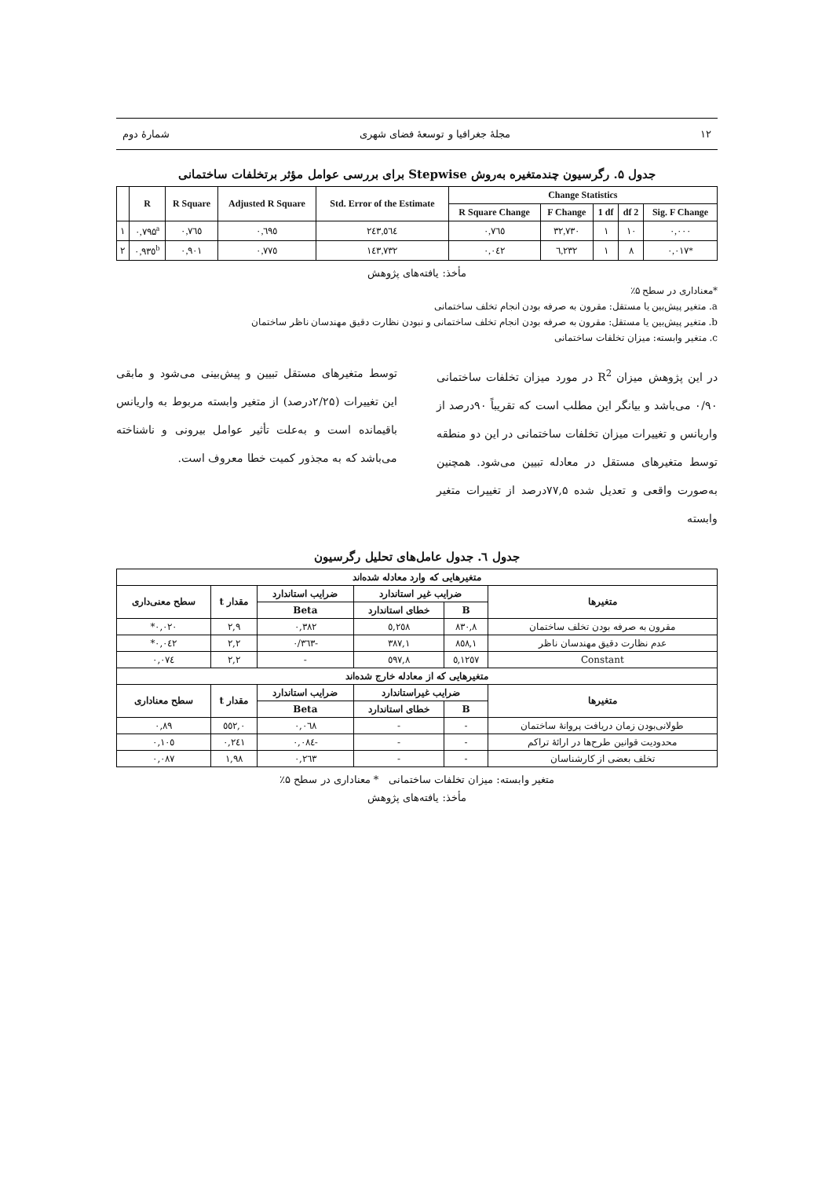۱۲ مجلهٔ جغرافیا و توسعهٔ فضای شهری شمارهٔ دوم
جدول ۵. رگرسیون چندمتغیره به‌روش Stepwise برای بررسی عوامل مؤثر برتخلفات ساختمانی
| | R | R Square | Adjusted R Square | Std. Error of the Estimate | Change Statistics | | | | |
| --- | --- | --- | --- | --- | --- | --- | --- | --- | --- |
| | | | | | R Square Change | F Change | 1 df | df 2 | Sig. F Change |
| ۱ | ۰,۷۹۵<sup>a</sup> | ۰,۷٦٥ | ۰,٦۹٥ | ۲٤۳,٥٦٤ | ۰,۷٦٥ | ۳۲,۷۳۰ | ۱ | ۱۰ | ۰,۰۰۰ |
| ۲ | ۰,۹۳٥<sup>b</sup> | ۰,۹۰۱ | ۰,۷۷٥ | ۱٤۳,۷۳۲ | ۰,۰٤۲ | ٦,۲۳۲ | ۱ | ۸ | ۰,۰۱۷* |
مأخذ: یافته‌های پژوهش
*معناداری در سطح ۵٪
a. متغیر پیش‌بین یا مستقل: مقرون به صرفه بودن انجام تخلف ساختمانی
b. متغیر پیش‌بین یا مستقل: مقرون به صرفه بودن انجام تخلف ساختمانی و نبودن نظارت دقیق مهندسان ناظر ساختمان
c. متغیر وابسته: میزان تخلفات ساختمانی
در این پژوهش میزان R<sup>2</sup> در مورد میزان تخلفات ساختمانی ۰/۹۰ می‌باشد و بیانگر این مطلب است که تقریباً ۹۰درصد از واریانس و تغییرات میزان تخلفات ساختمانی در این دو منطقه توسط متغیرهای مستقل در معادله تبیین می‌شود. همچنین به‌صورت واقعی و تعدیل شده ۷۷,۵درصد از تغییرات متغیر وابسته
توسط متغیرهای مستقل تبیین و پیش‌بینی می‌شود و مابقی این تغییرات (۲/۲۵درصد) از متغیر وابسته مربوط به واریانس باقیمانده است و به‌علت تأثیر عوامل بیرونی و ناشناخته می‌باشد که به مجذور کمیت خطا معروف است.
جدول ٦. جدول عامل‌های تحلیل رگرسیون
| متغیرهایی که وارد معادله شده‌اند | | | | | |
| --- | --- | --- | --- | --- | --- |
| متغیرها | ضرایب غیر استاندارد | | ضرایب استاندارد | مقدار t | سطح معنی‌داری |
| | B | خطای استاندارد | Beta | | |
| مقرون به صرفه بودن تخلف ساختمان | ۸۳۰,۸ | ۲٥۸,٥ | ۰,۳۸۲ | ۲,۹ | ۰,۰۲۰* |
| عدم نظارت دقیق مهندسان ناظر | ۸٥۸,۱ | ۳۸۷,۱ | -۰/۳٦۳ | ۲,۲ | ۰,۰٤۲* |
| Constant | ۱۲٥۷,٥ | ٥۹۷,۸ | - | ۲,۲ | ۰,۰۷٤ |
| متغیرهایی که از معادله خارج شده‌اند | | | | | |
| متغیرها | ضرایب غیراستاندارد | | ضرایب استاندارد | مقدار t | سطح معناداری |
| | B | خطای استاندارد | Beta | | |
| طولانی‌بودن زمان دریافت پروانهٔ ساختمان | - | - | ۰,۰٦۸ | ۰,٥٥۲ | ۰,۸۹ |
| محدودیت قوانین طرح‌ها در ارائهٔ تراکم | - | - | -۰,۰۸٤ | ۰,۲٤۱ | ۰,۱۰٥ |
| تخلف بعضی از کارشناسان | - | - | ۰,۲٦۳ | ۱,۹۸ | ۰,۰۸۷ |
متغیر وابسته: میزان تخلفات ساختمانی * معناداری در سطح ۵٪
مأخذ: یافته‌های پژوهش